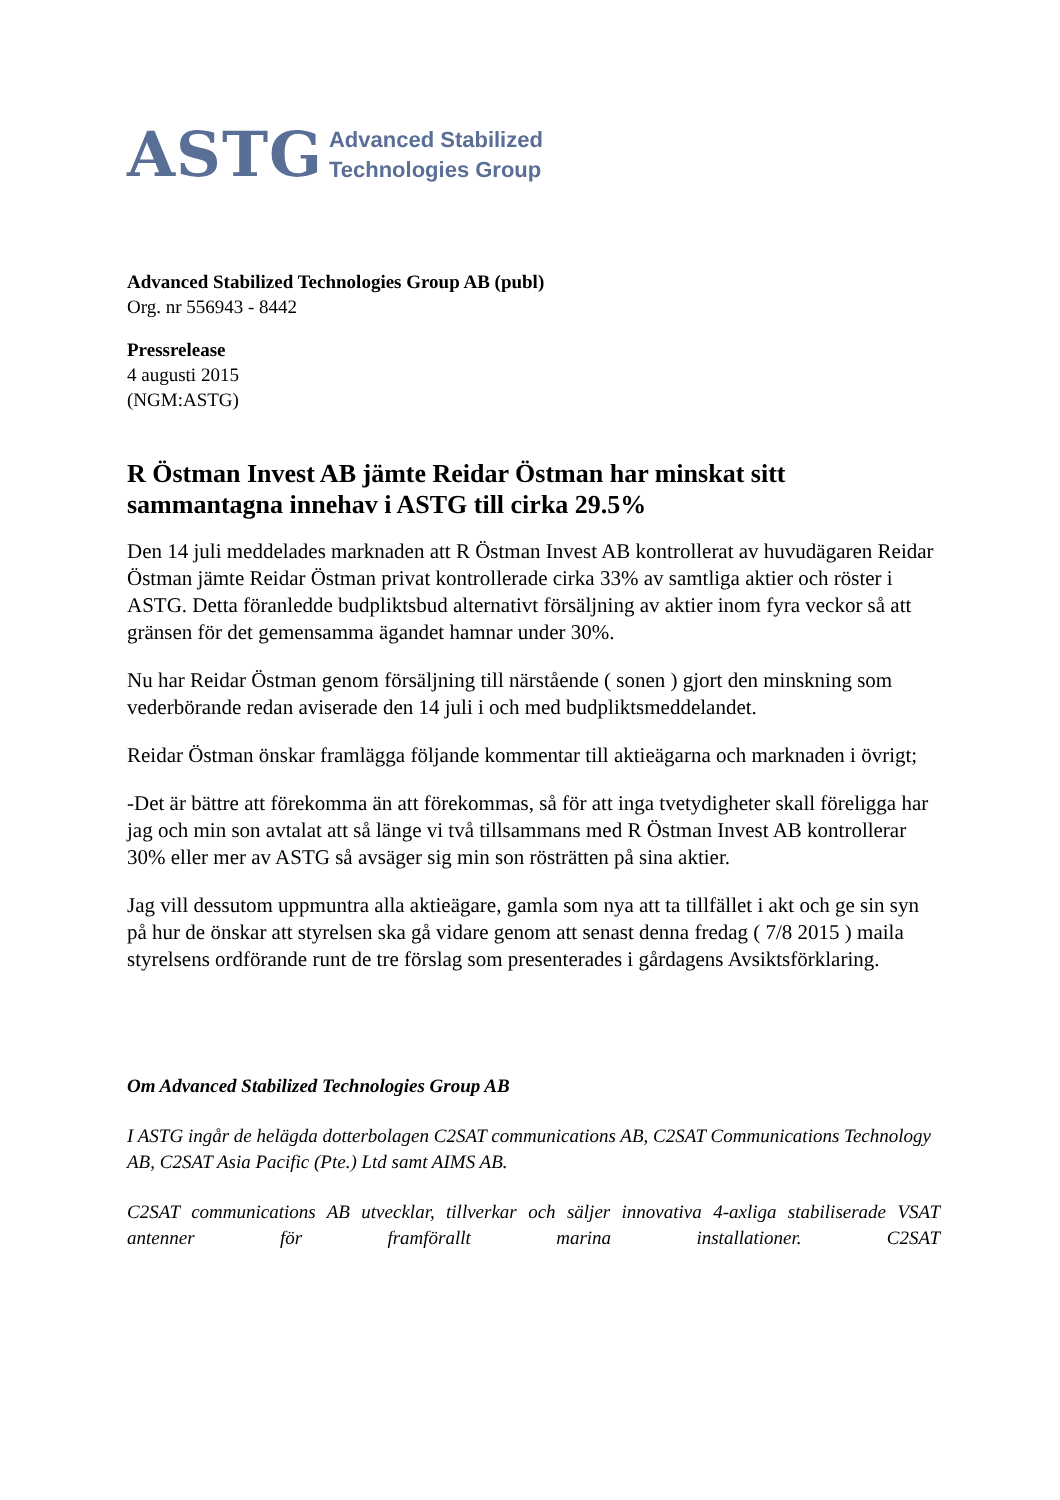ASTG Advanced Stabilized
Technologies Group
Advanced Stabilized Technologies Group AB (publ)
Org. nr 556943 - 8442
Pressrelease
4 augusti 2015
(NGM:ASTG)
R Östman Invest AB jämte Reidar Östman har minskat sitt sammantagna innehav i ASTG till cirka 29.5%
Den 14 juli meddelades marknaden att R Östman Invest AB kontrollerat av huvudägaren Reidar Östman jämte Reidar Östman privat kontrollerade cirka 33% av samtliga aktier och röster i ASTG. Detta föranledde budpliktsbud alternativt försäljning av aktier inom fyra veckor så att gränsen för det gemensamma ägandet hamnar under 30%.
Nu har Reidar Östman genom försäljning till närstående ( sonen ) gjort den minskning som vederbörande redan aviserade den 14 juli i och med budpliktsmeddelandet.
Reidar Östman önskar framlägga följande kommentar till aktieägarna och marknaden i övrigt;
-Det är bättre att förekomma än att förekommas, så för att inga tvetydigheter skall föreligga har jag och min son avtalat att så länge vi två tillsammans med R Östman Invest AB kontrollerar 30% eller mer av ASTG så avsäger sig min son rösträtten på sina aktier.
Jag vill dessutom uppmuntra alla aktieägare, gamla som nya att ta tillfället i akt och ge sin syn på hur de önskar att styrelsen ska gå vidare genom att senast denna fredag ( 7/8 2015 ) maila styrelsens ordförande runt de tre förslag som presenterades i gårdagens Avsiktsförklaring.
Om Advanced Stabilized Technologies Group AB
I ASTG ingår de helägda dotterbolagen C2SAT communications AB, C2SAT Communications Technology AB, C2SAT Asia Pacific (Pte.) Ltd samt AIMS AB.
C2SAT communications AB utvecklar, tillverkar och säljer innovativa 4-axliga stabiliserade VSAT antenner för framförallt marina installationer. C2SAT